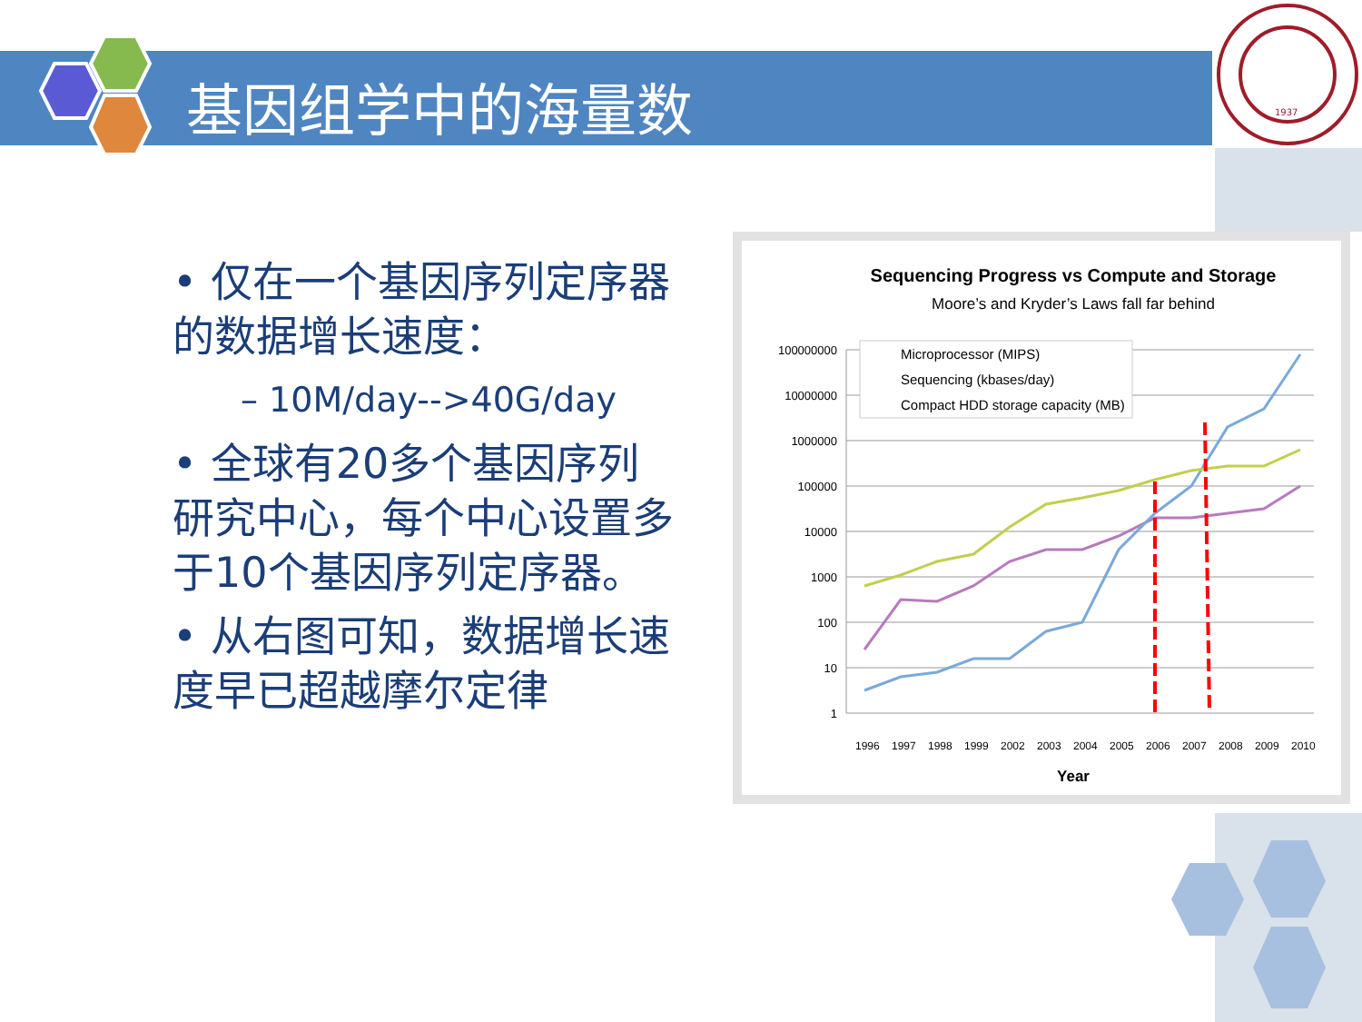1937
基因组学中的海量数
• 仅在一个基因序列定序器的数据增长速度：
– 10M/day-->40G/day
• 全球有20多个基因序列研究中心，每个中心设置多于10个基因序列定序器。
• 从右图可知，数据增长速度早已超越摩尔定律
Sequencing Progress vs Compute and Storage
Moore’s and Kryder’s Laws fall far behind
100000000
10000000
1000000
100000
10000
1000
100
10
1
Microprocessor (MIPS)
Sequencing (kbases/day)
Compact HDD storage capacity (MB)
1996
1997
1998
1999
2002
2003
2004
2005
2006
2007
2008
2009
2010
Year